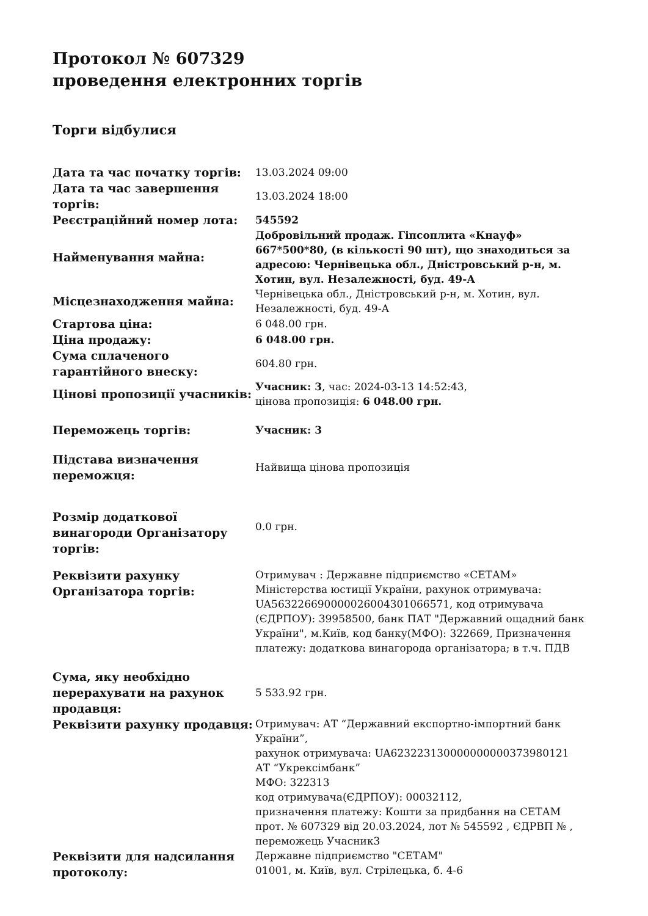Протокол № 607329
проведення електронних торгів
Торги відбулися
| Дата та час початку торгів: | 13.03.2024 09:00 |
| Дата та час завершення торгів: | 13.03.2024 18:00 |
| Реєстраційний номер лота: | 545592 |
| Найменування майна: | Добровільний продаж. Гіпсоплита «Кнауф» 667*500*80, (в кількості 90 шт), що знаходиться за адресою: Чернівецька обл., Дністровський р-н, м. Хотин, вул. Незалежності, буд. 49-А |
| Місцезнаходження майна: | Чернівецька обл., Дністровський р-н, м. Хотин, вул. Незалежності, буд. 49-А |
| Стартова ціна: | 6 048.00 грн. |
| Ціна продажу: | 6 048.00 грн. |
| Сума сплаченого гарантійного внеску: | 604.80 грн. |
| Цінові пропозиції учасників: | Учасник: 3 , час: 2024-03-13 14:52:43, цінова пропозиція: 6 048.00 грн. |
| Переможець торгів: | Учасник: 3 |
| Підстава визначення переможця: | Найвища цінова пропозиція |
| Розмір додаткової винагороди Організатору торгів: | 0.0 грн. |
| Реквізити рахунку Організатора торгів: | Отримувач : Державне підприємство «СЕТАМ» Міністерства юстиції України, рахунок отримувача: UA563226690000026004301066571, код отримувача (ЄДРПОУ): 39958500, банк ПАТ "Державний ощадний банк України", м.Київ, код банку(МФО): 322669, Призначення платежу: додаткова винагорода організатора; в т.ч. ПДВ |
| Сума, яку необхідно перерахувати на рахунок продавця: | 5 533.92 грн. |
| Реквізити рахунку продавця: | Отримувач: АТ “Державний експортно-імпортний банк України”, рахунок отримувача: UA623223130000000000373980121 АТ “Укрексімбанк” МФО: 322313 код отримувача(ЄДРПОУ): 00032112, призначення платежу: Кошти за придбання на СЕТАМ прот. № 607329 від 20.03.2024, лот № 545592 , ЄДРВП № , переможець Учасник3 |
| Реквізити для надсилання протоколу: | Державне підприємство "СЕТАМ" 01001, м. Київ, вул. Стрілецька, б. 4-6 |